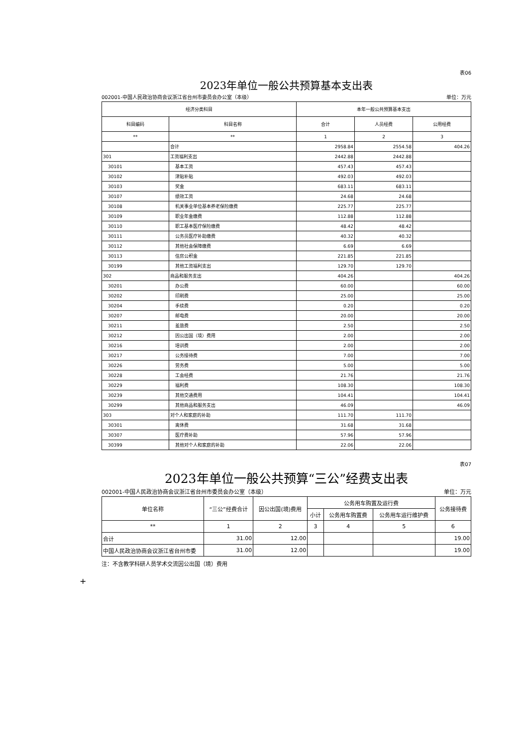表06
2023年单位一般公共预算基本支出表
002001-中国人民政治协商会议浙江省台州市委员会办公室（本级） 单位：万元
| 经济分类科目 | | 本年一般公共预算基本支出 | | |
| --- | --- | --- | --- | --- |
| 科目编码 | 科目名称 | 合计 | 人员经费 | 公用经费 |
| ** | ** | 1 | 2 | 3 |
| | 合计 | 2958.84 | 2554.58 | 404.26 |
| 301 | 工资福利支出 | 2442.88 | 2442.88 | |
| 30101 | 基本工资 | 457.43 | 457.43 | |
| 30102 | 津贴补贴 | 492.03 | 492.03 | |
| 30103 | 奖金 | 683.11 | 683.11 | |
| 30107 | 绩效工资 | 24.68 | 24.68 | |
| 30108 | 机关事业单位基本养老保险缴费 | 225.77 | 225.77 | |
| 30109 | 职业年金缴费 | 112.88 | 112.88 | |
| 30110 | 职工基本医疗保险缴费 | 48.42 | 48.42 | |
| 30111 | 公务员医疗补助缴费 | 40.32 | 40.32 | |
| 30112 | 其他社会保障缴费 | 6.69 | 6.69 | |
| 30113 | 住房公积金 | 221.85 | 221.85 | |
| 30199 | 其他工资福利支出 | 129.70 | 129.70 | |
| 302 | 商品和服务支出 | 404.26 | | 404.26 |
| 30201 | 办公费 | 60.00 | | 60.00 |
| 30202 | 印刷费 | 25.00 | | 25.00 |
| 30204 | 手续费 | 0.20 | | 0.20 |
| 30207 | 邮电费 | 20.00 | | 20.00 |
| 30211 | 差旅费 | 2.50 | | 2.50 |
| 30212 | 因公出国（境）费用 | 2.00 | | 2.00 |
| 30216 | 培训费 | 2.00 | | 2.00 |
| 30217 | 公务接待费 | 7.00 | | 7.00 |
| 30226 | 劳务费 | 5.00 | | 5.00 |
| 30228 | 工会经费 | 21.76 | | 21.76 |
| 30229 | 福利费 | 108.30 | | 108.30 |
| 30239 | 其他交通费用 | 104.41 | | 104.41 |
| 30299 | 其他商品和服务支出 | 46.09 | | 46.09 |
| 303 | 对个人和家庭的补助 | 111.70 | 111.70 | |
| 30301 | 离休费 | 31.68 | 31.68 | |
| 30307 | 医疗费补助 | 57.96 | 57.96 | |
| 30399 | 其他对个人和家庭的补助 | 22.06 | 22.06 | |
表07
2023年单位一般公共预算“三公”经费支出表
002001-中国人民政治协商会议浙江省台州市委员会办公室（本级） 单位：万元
| 单位名称 | “三公”经费合计 | 因公出国(境)费用 | 公务用车购置及运行费 | | | 公务接待费 |
| --- | --- | --- | --- | --- | --- | --- |
| | | | 小计 | 公务用车购置费 | 公务用车运行维护费 | |
| ** | 1 | 2 | 3 | 4 | 5 | 6 |
| 合计 | 31.00 | 12.00 | | | | 19.00 |
| 中国人民政治协商会议浙江省台州市委 | 31.00 | 12.00 | | | | 19.00 |
注：不含教学科研人员学术交流因公出国（境）费用
+